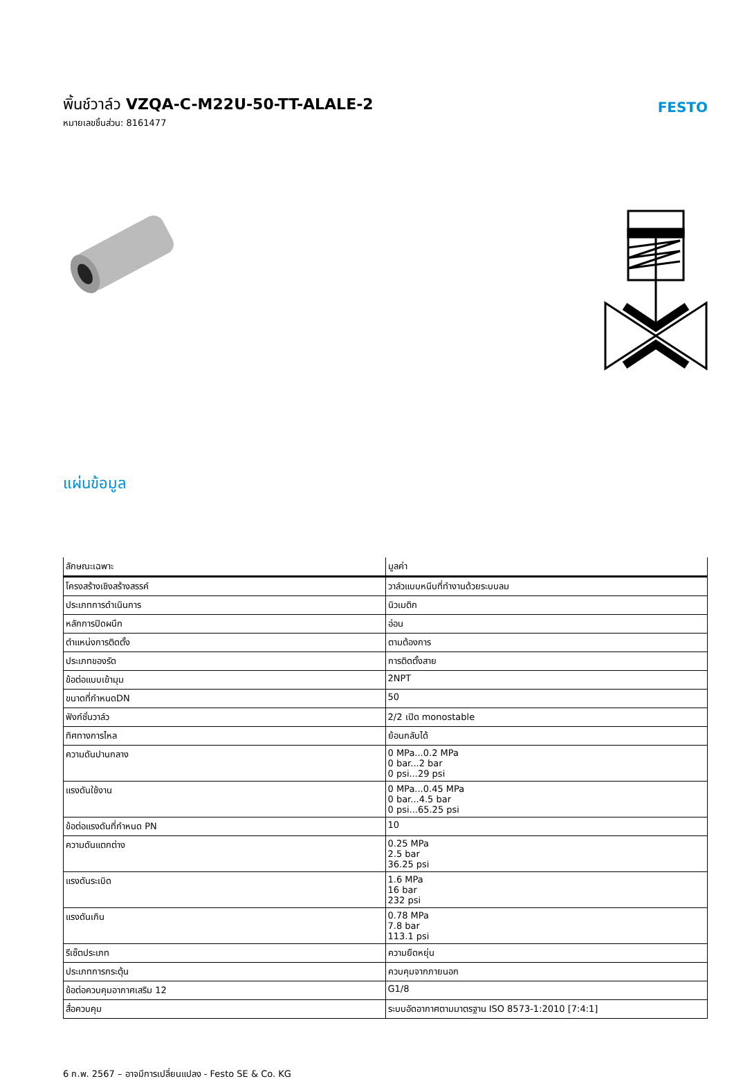พิ้นช์วาล์ว VZQA-C-M22U-50-TT-ALALE-2
หมายเลขชิ้นส่วน: 8161477
FESTO
แผ่นข้อมูล
| ลักษณะเฉพาะ | มูลค่า |
| --- | --- |
| โครงสร้างเชิงสร้างสรรค์ | วาล์วแบบหนีบที่ทำงานด้วยระบบลม |
| ประเภทการดำเนินการ | นิวเมติก |
| หลักการปิดผนึก | อ่อน |
| ตำแหน่งการติดตั้ง | ตามต้องการ |
| ประเภทของรัด | การติดตั้งสาย |
| ข้อต่อแบบเข้ามุม | 2NPT |
| ขนาดที่กำหนดDN | 50 |
| ฟังก์ชั่นวาล์ว | 2/2 เปิด monostable |
| ทิศทางการไหล | ย้อนกลับได้ |
| ความดันปานกลาง | 0 MPa...0.2 MPa 0 bar...2 bar 0 psi...29 psi |
| แรงดันใช้งาน | 0 MPa...0.45 MPa 0 bar...4.5 bar 0 psi...65.25 psi |
| ข้อต่อแรงดันที่กำหนด PN | 10 |
| ความดันแตกต่าง | 0.25 MPa 2.5 bar 36.25 psi |
| แรงดันระเบิด | 1.6 MPa 16 bar 232 psi |
| แรงดันเกิน | 0.78 MPa 7.8 bar 113.1 psi |
| รีเซ็ตประเภท | ความยืดหยุ่น |
| ประเภทการกระตุ้น | ควบคุมจากภายนอก |
| ข้อต่อควบคุมอากาศเสริม 12 | G1/8 |
| สื่อควบคุม | ระบบอัดอากาศตามมาตรฐาน ISO 8573-1:2010 [7:4:1] |
6 ก.พ. 2567 – อาจมีการเปลี่ยนแปลง - Festo SE & Co. KG